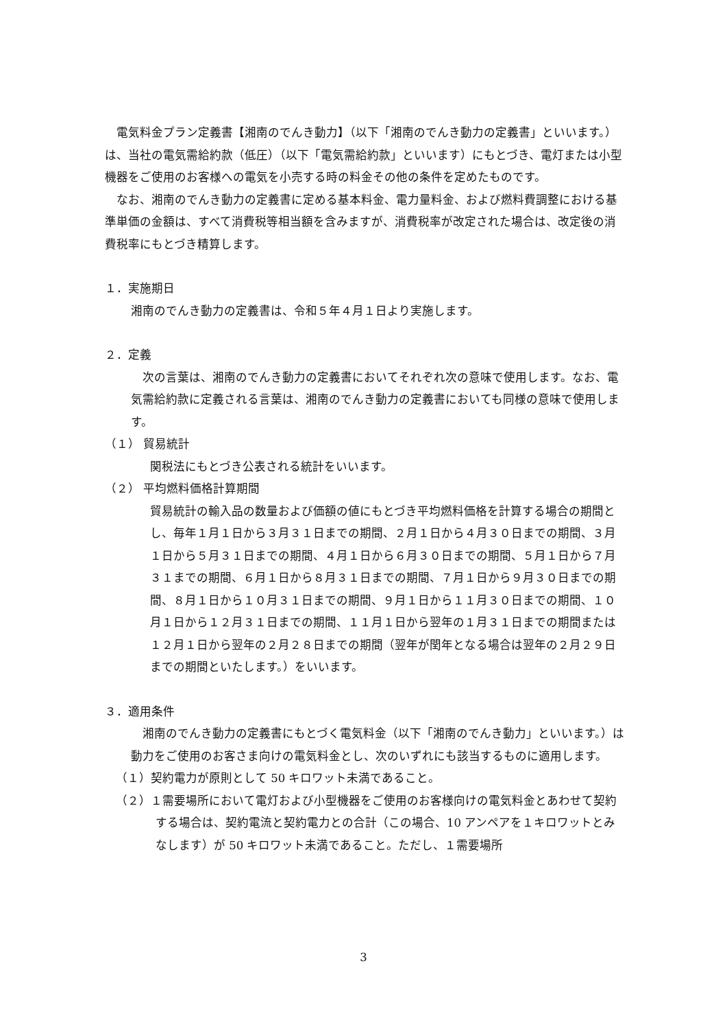電気料金プラン定義書【湘南のでんき動力】（以下「湘南のでんき動力の定義書」といいます。）は、当社の電気需給約款（低圧）（以下「電気需給約款」といいます）にもとづき、電灯または小型機器をご使用のお客様への電気を小売する時の料金その他の条件を定めたものです。
なお、湘南のでんき動力の定義書に定める基本料金、電力量料金、および燃料費調整における基準単価の金額は、すべて消費税等相当額を含みますが、消費税率が改定された場合は、改定後の消費税率にもとづき精算します。
１．実施期日
湘南のでんき動力の定義書は、令和５年４月１日より実施します。
２．定義
次の言葉は、湘南のでんき動力の定義書においてそれぞれ次の意味で使用します。なお、電気需給約款に定義される言葉は、湘南のでんき動力の定義書においても同様の意味で使用します。
（１） 貿易統計
関税法にもとづき公表される統計をいいます。
（２） 平均燃料価格計算期間
貿易統計の輸入品の数量および価額の値にもとづき平均燃料価格を計算する場合の期間とし、毎年１月１日から３月３１日までの期間、２月１日から４月３０日までの期間、３月１日から５月３１日までの期間、４月１日から６月３０日までの期間、５月１日から７月３１までの期間、６月１日から８月３１日までの期間、７月１日から９月３０日までの期間、８月１日から１０月３１日までの期間、９月１日から１１月３０日までの期間、１０月１日から１２月３１日までの期間、１１月１日から翌年の１月３１日までの期間または１２月１日から翌年の２月２８日までの期間（翌年が閏年となる場合は翌年の２月２９日までの期間といたします。）をいいます。
３．適用条件
湘南のでんき動力の定義書にもとづく電気料金（以下「湘南のでんき動力」といいます。）は動力をご使用のお客さま向けの電気料金とし、次のいずれにも該当するものに適用します。
（１）契約電力が原則として 50 キロワット未満であること。
（２）１需要場所において電灯および小型機器をご使用のお客様向けの電気料金とあわせて契約する場合は、契約電流と契約電力との合計（この場合、10 アンペアを１キロワットとみなします）が 50 キロワット未満であること。ただし、１需要場所
3